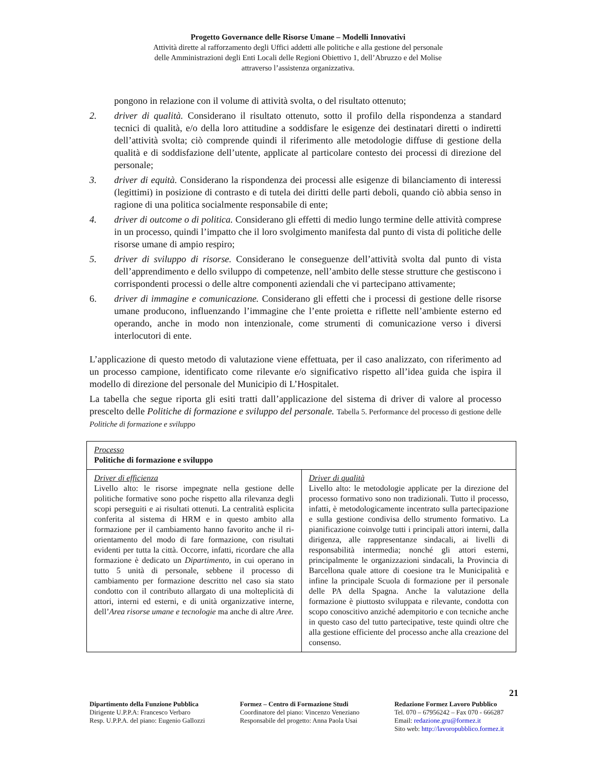Progetto Governance delle Risorse Umane – Modelli Innovativi
Attività dirette al rafforzamento degli Uffici addetti alle politiche e alla gestione del personale
delle Amministrazioni degli Enti Locali delle Regioni Obiettivo 1, dell’Abruzzo e del Molise
attraverso l’assistenza organizzativa.
pongono in relazione con il volume di attività svolta, o del risultato ottenuto;
2. driver di qualità. Considerano il risultato ottenuto, sotto il profilo della rispondenza a standard tecnici di qualità, e/o della loro attitudine a soddisfare le esigenze dei destinatari diretti o indiretti dell’attività svolta; ciò comprende quindi il riferimento alle metodologie diffuse di gestione della qualità e di soddisfazione dell’utente, applicate al particolare contesto dei processi di direzione del personale;
3. driver di equità. Considerano la rispondenza dei processi alle esigenze di bilanciamento di interessi (legittimi) in posizione di contrasto e di tutela dei diritti delle parti deboli, quando ciò abbia senso in ragione di una politica socialmente responsabile di ente;
4. driver di outcome o di politica. Considerano gli effetti di medio lungo termine delle attività comprese in un processo, quindi l’impatto che il loro svolgimento manifesta dal punto di vista di politiche delle risorse umane di ampio respiro;
5. driver di sviluppo di risorse. Considerano le conseguenze dell’attività svolta dal punto di vista dell’apprendimento e dello sviluppo di competenze, nell’ambito delle stesse strutture che gestiscono i corrispondenti processi o delle altre componenti aziendali che vi partecipano attivamente;
6. driver di immagine e comunicazione. Considerano gli effetti che i processi di gestione delle risorse umane producono, influenzando l’immagine che l’ente proietta e riflette nell’ambiente esterno ed operando, anche in modo non intenzionale, come strumenti di comunicazione verso i diversi interlocutori di ente.
L’applicazione di questo metodo di valutazione viene effettuata, per il caso analizzato, con riferimento ad un processo campione, identificato come rilevante e/o significativo rispetto all’idea guida che ispira il modello di direzione del personale del Municipio di L’Hospitalet.
La tabella che segue riporta gli esiti tratti dall’applicazione del sistema di driver di valore al processo prescelto delle Politiche di formazione e sviluppo del personale. Tabella 5. Performance del processo di gestione delle Politiche di formazione e sviluppo
| Processo Politiche di formazione e sviluppo | |
| Driver di efficienza Livello alto: le risorse impegnate nella gestione delle politiche formative sono poche rispetto alla rilevanza degli scopi perseguiti e ai risultati ottenuti. La centralità esplicita conferita al sistema di HRM e in questo ambito alla formazione per il cambiamento hanno favorito anche il ri-orientamento del modo di fare formazione, con risultati evidenti per tutta la città. Occorre, infatti, ricordare che alla formazione è dedicato un Dipartimento , in cui operano in tutto 5 unità di personale, sebbene il processo di cambiamento per formazione descritto nel caso sia stato condotto con il contributo allargato di una molteplicità di attori, interni ed esterni, e di unità organizzative interne, dell’ Area risorse umane e tecnologie ma anche di altre Aree. | Driver di qualità Livello alto: le metodologie applicate per la direzione del processo formativo sono non tradizionali. Tutto il processo, infatti, è metodologicamente incentrato sulla partecipazione e sulla gestione condivisa dello strumento formativo. La pianificazione coinvolge tutti i principali attori interni, dalla dirigenza, alle rappresentanze sindacali, ai livelli di responsabilità intermedia; nonché gli attori esterni, principalmente le organizzazioni sindacali, la Provincia di Barcellona quale attore di coesione tra le Municipalità e infine la principale Scuola di formazione per il personale delle PA della Spagna. Anche la valutazione della formazione è piuttosto sviluppata e rilevante, condotta con scopo conoscitivo anziché adempitorio e con tecniche anche in questo caso del tutto partecipative, teste quindi oltre che alla gestione efficiente del processo anche alla creazione del consenso. |
21
Dipartimento della Funzione Pubblica
Dirigente U.P.P.A: Francesco Verbaro
Resp. U.P.P.A. del piano: Eugenio Gallozzi
Formez – Centro di Formazione Studi
Coordinatore del piano: Vincenzo Veneziano
Responsabile del progetto: Anna Paola Usai
Redazione Formez Lavoro Pubblico
Tel. 070 – 67956242 – Fax 070 - 666287
Email: redazione.gru@formez.it
Sito web: http://lavoropubblico.formez.it